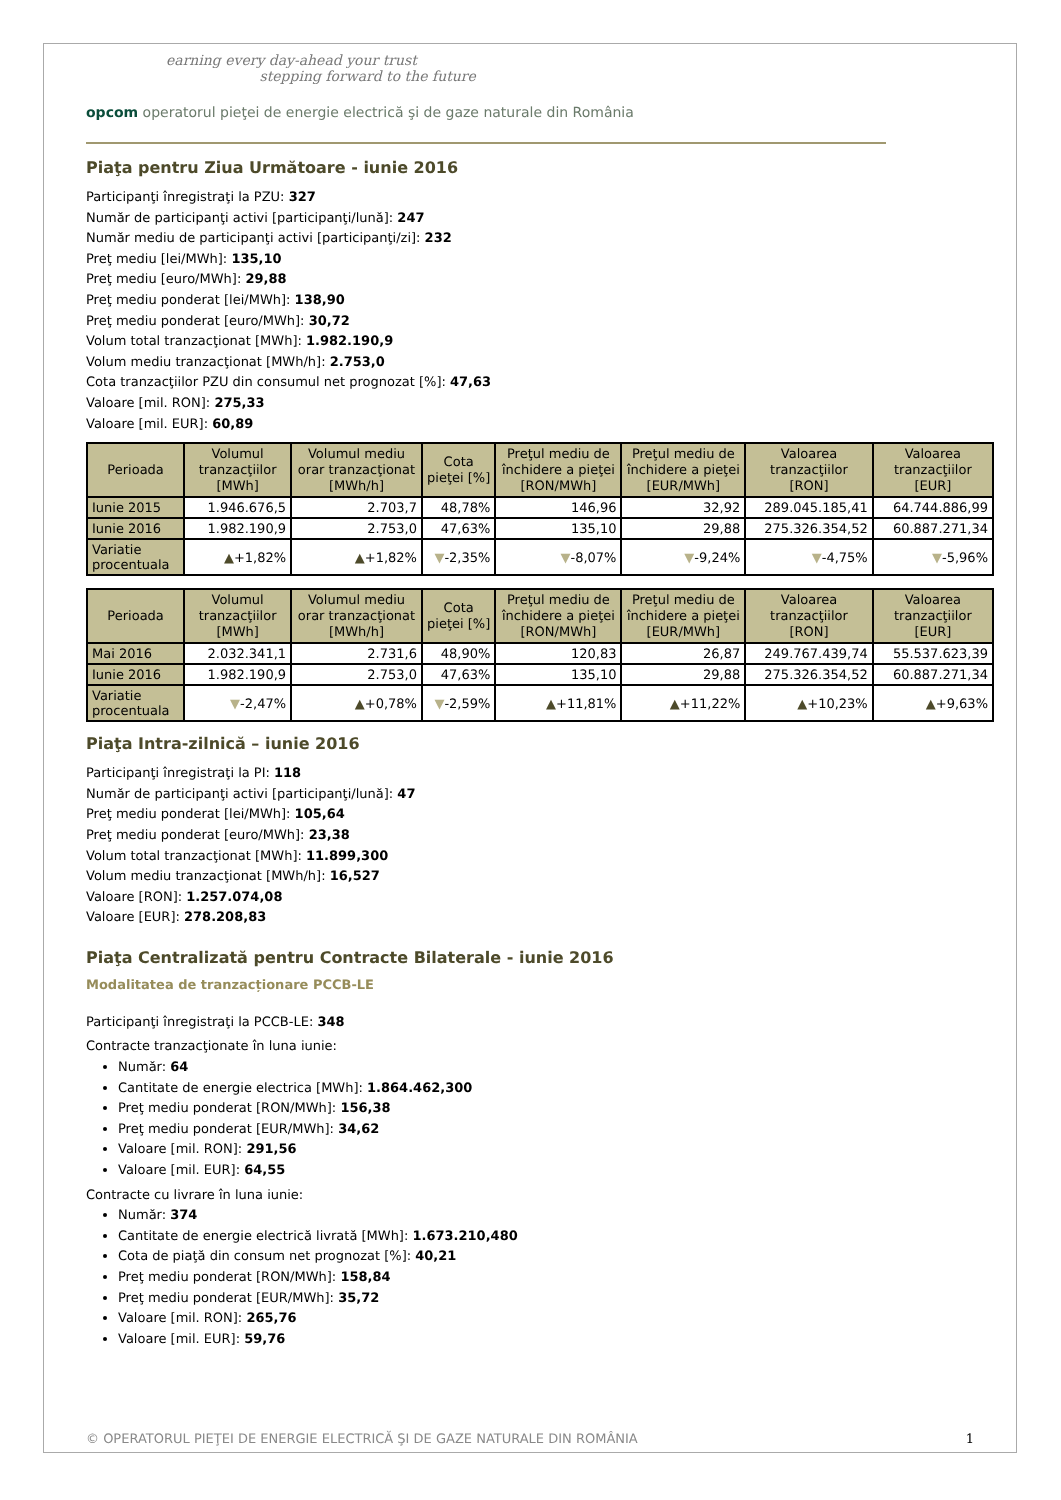earning every day-ahead your trust
stepping forward to the future
opcom operatorul pieţei de energie electrică şi de gaze naturale din România
Piaţa pentru Ziua Următoare - iunie 2016
Participanţi înregistraţi la PZU: 327
Număr de participanţi activi [participanţi/lună]: 247
Număr mediu de participanţi activi [participanţi/zi]: 232
Preţ mediu [lei/MWh]: 135,10
Preţ mediu [euro/MWh]: 29,88
Preţ mediu ponderat [lei/MWh]: 138,90
Preţ mediu ponderat [euro/MWh]: 30,72
Volum total tranzacţionat [MWh]: 1.982.190,9
Volum mediu tranzacţionat [MWh/h]: 2.753,0
Cota tranzacţiilor PZU din consumul net prognozat [%]: 47,63
Valoare [mil. RON]: 275,33
Valoare [mil. EUR]: 60,89
| Perioada | Volumul tranzacţiilor [MWh] | Volumul mediu orar tranzacţionat [MWh/h] | Cota pieţei [%] | Preţul mediu de închidere a pieţei [RON/MWh] | Preţul mediu de închidere a pieţei [EUR/MWh] | Valoarea tranzacţiilor [RON] | Valoarea tranzacţiilor [EUR] |
| --- | --- | --- | --- | --- | --- | --- | --- |
| Iunie 2015 | 1.946.676,5 | 2.703,7 | 48,78% | 146,96 | 32,92 | 289.045.185,41 | 64.744.886,99 |
| Iunie 2016 | 1.982.190,9 | 2.753,0 | 47,63% | 135,10 | 29,88 | 275.326.354,52 | 60.887.271,34 |
| Variatie procentuala | ▲ +1,82% | ▲ +1,82% | ▼ -2,35% | ▼ -8,07% | ▼ -9,24% | ▼ -4,75% | ▼ -5,96% |
| Perioada | Volumul tranzacţiilor [MWh] | Volumul mediu orar tranzacţionat [MWh/h] | Cota pieţei [%] | Preţul mediu de închidere a pieţei [RON/MWh] | Preţul mediu de închidere a pieţei [EUR/MWh] | Valoarea tranzacţiilor [RON] | Valoarea tranzacţiilor [EUR] |
| --- | --- | --- | --- | --- | --- | --- | --- |
| Mai 2016 | 2.032.341,1 | 2.731,6 | 48,90% | 120,83 | 26,87 | 249.767.439,74 | 55.537.623,39 |
| Iunie 2016 | 1.982.190,9 | 2.753,0 | 47,63% | 135,10 | 29,88 | 275.326.354,52 | 60.887.271,34 |
| Variatie procentuala | ▼ -2,47% | ▲ +0,78% | ▼ -2,59% | ▲ +11,81% | ▲ +11,22% | ▲ +10,23% | ▲ +9,63% |
Piaţa Intra-zilnică – iunie 2016
Participanţi înregistraţi la PI: 118
Număr de participanţi activi [participanţi/lună]: 47
Preţ mediu ponderat [lei/MWh]: 105,64
Preţ mediu ponderat [euro/MWh]: 23,38
Volum total tranzacţionat [MWh]: 11.899,300
Volum mediu tranzacţionat [MWh/h]: 16,527
Valoare [RON]: 1.257.074,08
Valoare [EUR]: 278.208,83
Piaţa Centralizată pentru Contracte Bilaterale - iunie 2016
Modalitatea de tranzacționare PCCB-LE
Participanţi înregistraţi la PCCB-LE: 348
Contracte tranzacţionate în luna iunie:
Număr: 64
Cantitate de energie electrica [MWh]: 1.864.462,300
Preţ mediu ponderat [RON/MWh]: 156,38
Preţ mediu ponderat [EUR/MWh]: 34,62
Valoare [mil. RON]: 291,56
Valoare [mil. EUR]: 64,55
Contracte cu livrare în luna iunie:
Număr: 374
Cantitate de energie electrică livrată [MWh]: 1.673.210,480
Cota de piaţă din consum net prognozat [%]: 40,21
Preţ mediu ponderat [RON/MWh]: 158,84
Preţ mediu ponderat [EUR/MWh]: 35,72
Valoare [mil. RON]: 265,76
Valoare [mil. EUR]: 59,76
© OPERATORUL PIEŢEI DE ENERGIE ELECTRICĂ ŞI DE GAZE NATURALE DIN ROMÂNIA 1